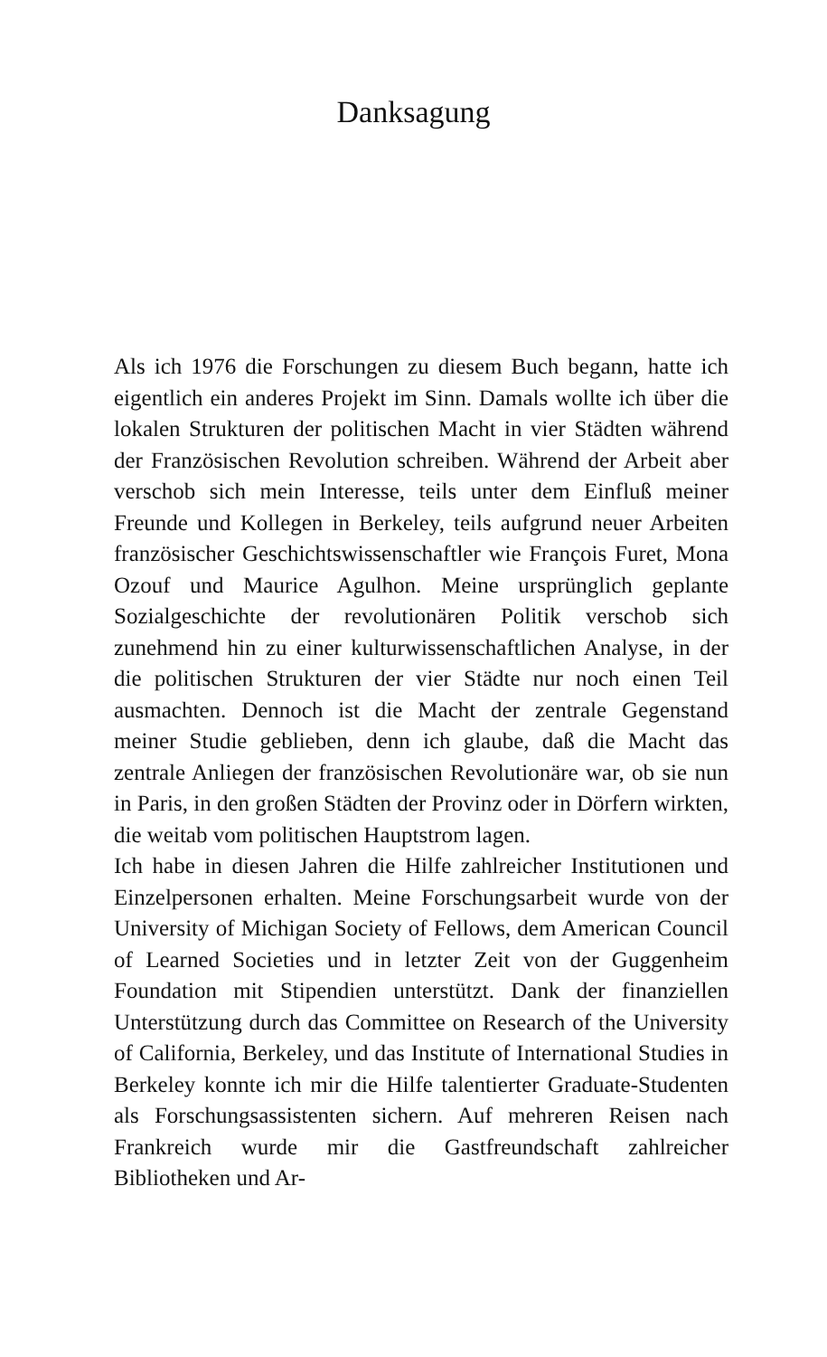Danksagung
Als ich 1976 die Forschungen zu diesem Buch begann, hatte ich eigentlich ein anderes Projekt im Sinn. Damals wollte ich über die lokalen Strukturen der politischen Macht in vier Städten während der Französischen Revolution schreiben. Während der Arbeit aber verschob sich mein Interesse, teils unter dem Einfluß meiner Freunde und Kollegen in Berkeley, teils aufgrund neuer Arbeiten französischer Geschichtswissenschaftler wie François Furet, Mona Ozouf und Maurice Agulhon. Meine ursprünglich geplante Sozialgeschichte der revolutionären Politik verschob sich zunehmend hin zu einer kulturwissenschaftlichen Analyse, in der die politischen Strukturen der vier Städte nur noch einen Teil ausmachten. Dennoch ist die Macht der zentrale Gegenstand meiner Studie geblieben, denn ich glaube, daß die Macht das zentrale Anliegen der französischen Revolutionäre war, ob sie nun in Paris, in den großen Städten der Provinz oder in Dörfern wirkten, die weitab vom politischen Hauptstrom lagen.
Ich habe in diesen Jahren die Hilfe zahlreicher Institutionen und Einzelpersonen erhalten. Meine Forschungsarbeit wurde von der University of Michigan Society of Fellows, dem American Council of Learned Societies und in letzter Zeit von der Guggenheim Foundation mit Stipendien unterstützt. Dank der finanziellen Unterstützung durch das Committee on Research of the University of California, Berkeley, und das Institute of International Studies in Berkeley konnte ich mir die Hilfe talentierter Graduate-Studenten als Forschungsassistenten sichern. Auf mehreren Reisen nach Frankreich wurde mir die Gastfreundschaft zahlreicher Bibliotheken und Ar-